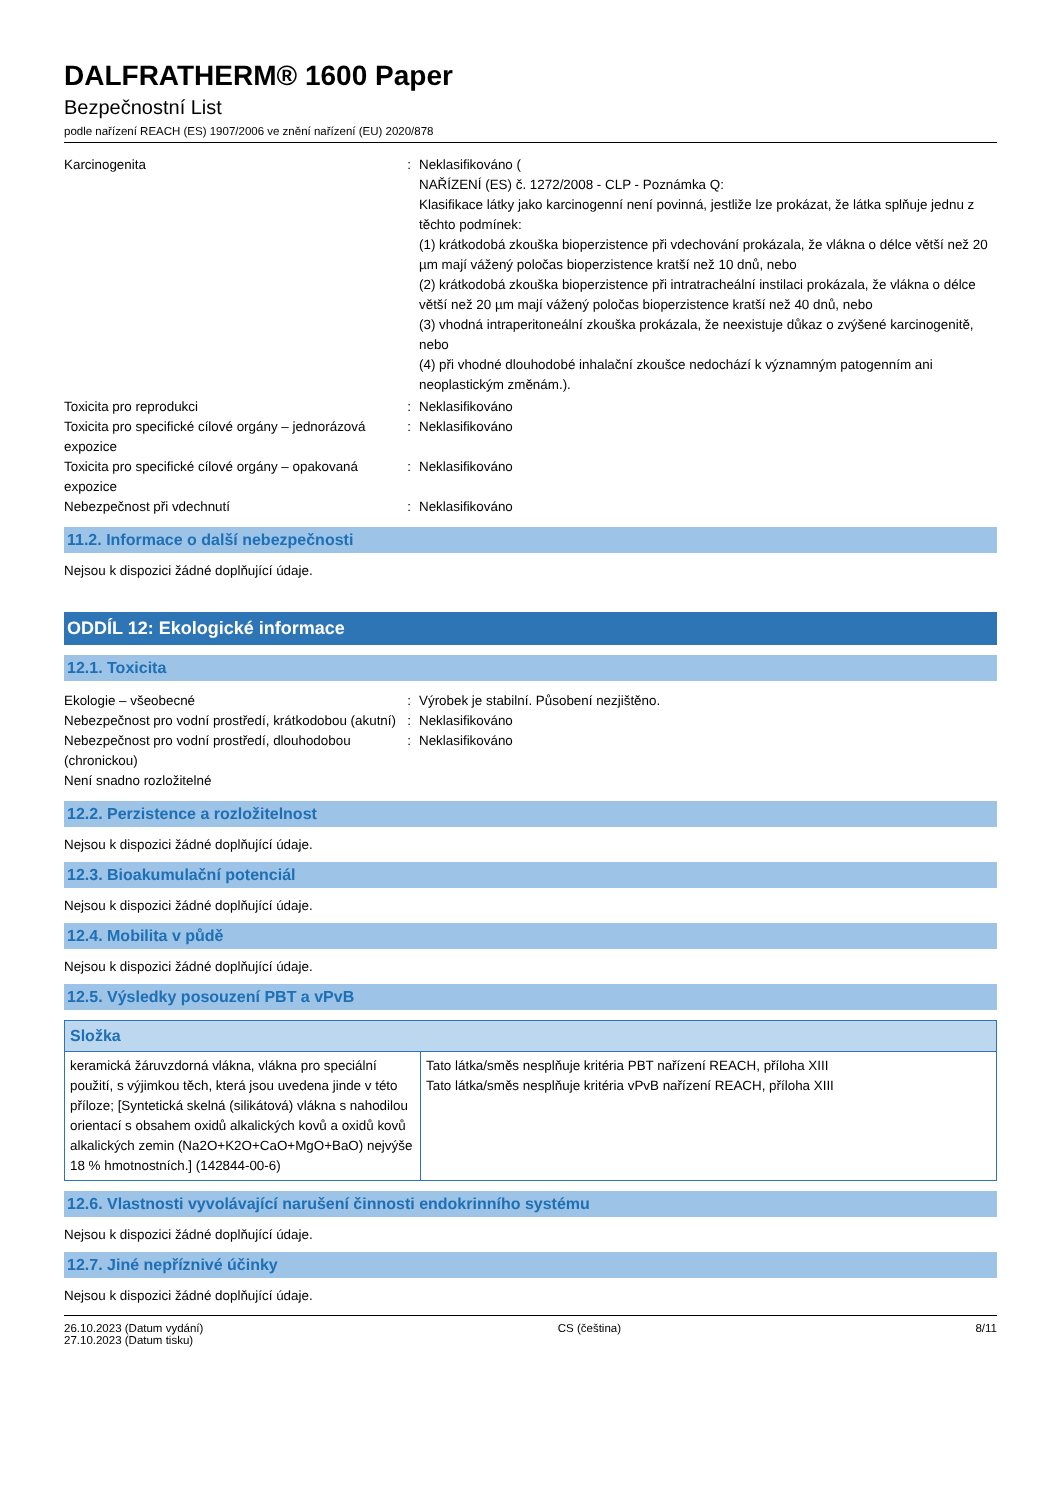DALFRATHERM® 1600 Paper
Bezpečnostní List
podle nařízení REACH (ES) 1907/2006 ve znění nařízení (EU) 2020/878
Karcinogenita : Neklasifikováno (
NAŘÍZENÍ (ES) č. 1272/2008 - CLP - Poznámka Q:
Klasifikace látky jako karcinogenní není povinná, jestliže lze prokázat, že látka splňuje jednu z těchto podmínek:
(1) krátkodobá zkouška bioperzistence při vdechování prokázala, že vlákna o délce větší než 20 µm mají vážený poločas bioperzistence kratší než 10 dnů, nebo
(2) krátkodobá zkouška bioperzistence při intratracheální instilaci prokázala, že vlákna o délce větší než 20 µm mají vážený poločas bioperzistence kratší než 40 dnů, nebo
(3) vhodná intraperitoneální zkouška prokázala, že neexistuje důkaz o zvýšené karcinogenitě, nebo
(4) při vhodné dlouhodobé inhalační zkoušce nedochází k významným patogenním ani neoplastickým změnám.).
Toxicita pro reprodukci : Neklasifikováno
Toxicita pro specifické cílové orgány – jednorázová expozice
: Neklasifikováno
Toxicita pro specifické cílové orgány – opakovaná expozice
: Neklasifikováno
Nebezpečnost při vdechnutí : Neklasifikováno
11.2. Informace o další nebezpečnosti
Nejsou k dispozici žádné doplňující údaje.
ODDÍL 12: Ekologické informace
12.1. Toxicita
Ekologie – všeobecné : Výrobek je stabilní. Působení nezjištěno.
Nebezpečnost pro vodní prostředí, krátkodobou (akutní)
: Neklasifikováno
Nebezpečnost pro vodní prostředí, dlouhodobou (chronickou)
: Neklasifikováno
Není snadno rozložitelné
12.2. Perzistence a rozložitelnost
Nejsou k dispozici žádné doplňující údaje.
12.3. Bioakumulační potenciál
Nejsou k dispozici žádné doplňující údaje.
12.4. Mobilita v půdě
Nejsou k dispozici žádné doplňující údaje.
12.5. Výsledky posouzení PBT a vPvB
| Složka | |
| --- | --- |
| keramická žáruvzdorná vlákna, vlákna pro speciální použití, s výjimkou těch, která jsou uvedena jinde v této příloze; [Syntetická skelná (silikátová) vlákna s nahodilou orientací s obsahem oxidů alkalických kovů a oxidů kovů alkalických zemin (Na2O+K2O+CaO+MgO+BaO) nejvýše 18 % hmotnostních.] (142844-00-6) | Tato látka/směs nesplňuje kritéria PBT nařízení REACH, příloha XIII Tato látka/směs nesplňuje kritéria vPvB nařízení REACH, příloha XIII |
12.6. Vlastnosti vyvolávající narušení činnosti endokrinního systému
Nejsou k dispozici žádné doplňující údaje.
12.7. Jiné nepříznivé účinky
Nejsou k dispozici žádné doplňující údaje.
26.10.2023 (Datum vydání)
27.10.2023 (Datum tisku)
CS (čeština) 8/11